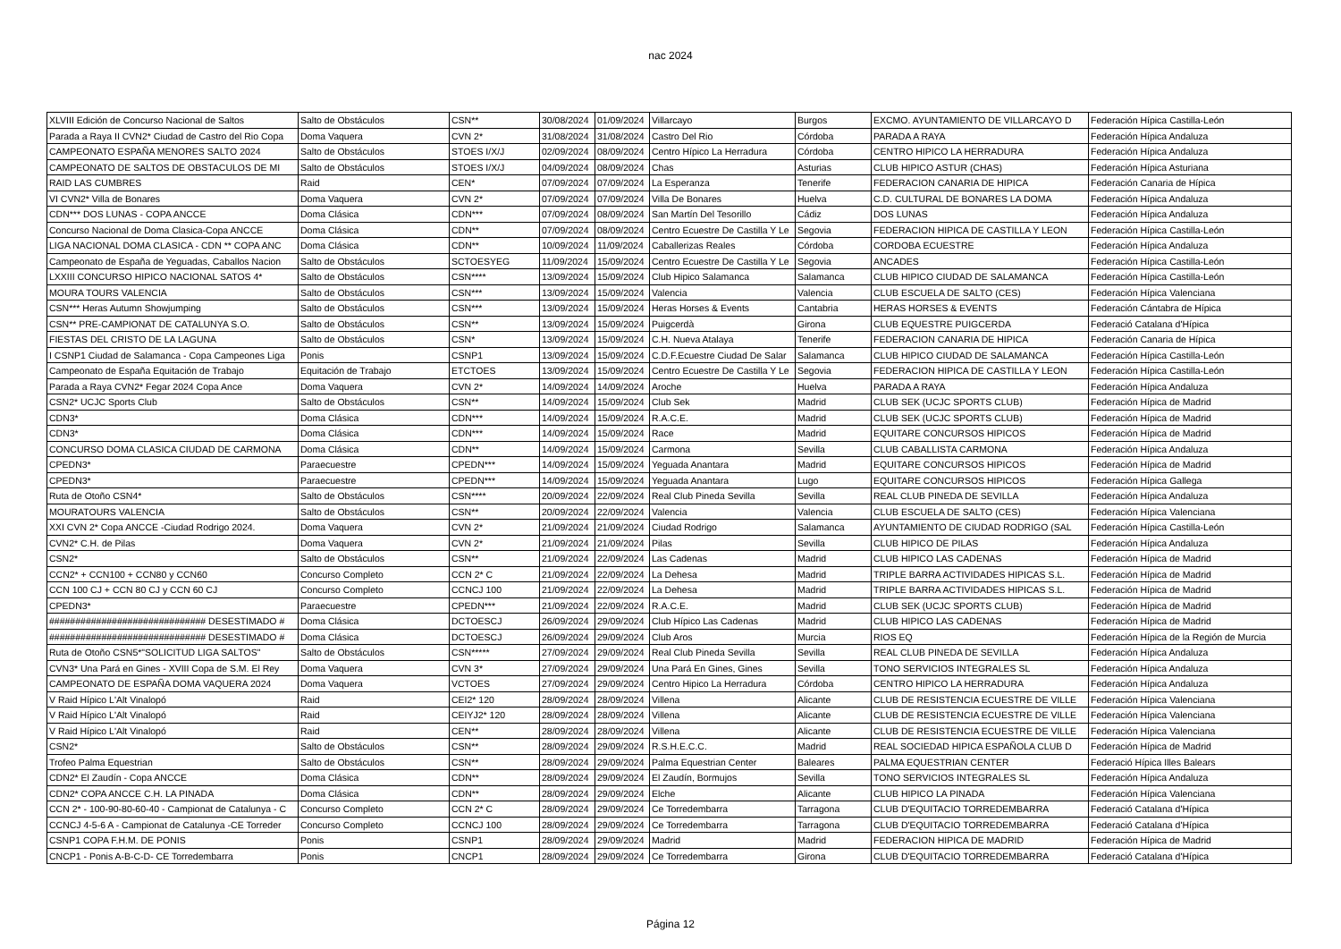nac 2024
| XLVIII Edición de Concurso Nacional de Saltos | Salto de Obstáculos | CSN** | 30/08/2024 | 01/09/2024 | Villarcayo | Burgos | EXCMO. AYUNTAMIENTO DE VILLARCAYO D | Federación Hípica Castilla-León |
| Parada a Raya II CVN2* Ciudad de Castro del Rio Copa | Doma Vaquera | CVN 2* | 31/08/2024 | 31/08/2024 | Castro Del Rio | Córdoba | PARADA A RAYA | Federación Hípica Andaluza |
| CAMPEONATO ESPAÑA MENORES SALTO 2024 | Salto de Obstáculos | STOES I/X/J | 02/09/2024 | 08/09/2024 | Centro Hípico La Herradura | Córdoba | CENTRO HIPICO LA HERRADURA | Federación Hípica Andaluza |
| CAMPEONATO DE SALTOS DE OBSTACULOS DE MI | Salto de Obstáculos | STOES I/X/J | 04/09/2024 | 08/09/2024 | Chas | Asturias | CLUB HIPICO ASTUR (CHAS) | Federación Hípica Asturiana |
| RAID LAS CUMBRES | Raid | CEN* | 07/09/2024 | 07/09/2024 | La Esperanza | Tenerife | FEDERACION CANARIA DE HIPICA | Federación Canaria de Hípica |
| VI CVN2* Villa de Bonares | Doma Vaquera | CVN 2* | 07/09/2024 | 07/09/2024 | Villa De Bonares | Huelva | C.D. CULTURAL DE BONARES LA DOMA | Federación Hípica Andaluza |
| CDN*** DOS LUNAS - COPA ANCCE | Doma Clásica | CDN*** | 07/09/2024 | 08/09/2024 | San Martín Del Tesorillo | Cádiz | DOS LUNAS | Federación Hípica Andaluza |
| Concurso Nacional de Doma Clasica-Copa ANCCE | Doma Clásica | CDN** | 07/09/2024 | 08/09/2024 | Centro Ecuestre De Castilla Y Le | Segovia | FEDERACION HIPICA DE CASTILLA Y LEON | Federación Hípica Castilla-León |
| LIGA NACIONAL DOMA CLASICA - CDN ** COPA ANC | Doma Clásica | CDN** | 10/09/2024 | 11/09/2024 | Caballerizas Reales | Córdoba | CORDOBA ECUESTRE | Federación Hípica Andaluza |
| Campeonato de España de Yeguadas, Caballos Nacion | Salto de Obstáculos | SCTOESYEG | 11/09/2024 | 15/09/2024 | Centro Ecuestre De Castilla Y Le | Segovia | ANCADES | Federación Hípica Castilla-León |
| LXXIII CONCURSO HIPICO NACIONAL SATOS 4* | Salto de Obstáculos | CSN**** | 13/09/2024 | 15/09/2024 | Club Hipico Salamanca | Salamanca | CLUB HIPICO CIUDAD DE SALAMANCA | Federación Hípica Castilla-León |
| MOURA TOURS VALENCIA | Salto de Obstáculos | CSN*** | 13/09/2024 | 15/09/2024 | Valencia | Valencia | CLUB ESCUELA DE SALTO (CES) | Federación Hípica Valenciana |
| CSN*** Heras Autumn Showjumping | Salto de Obstáculos | CSN*** | 13/09/2024 | 15/09/2024 | Heras Horses & Events | Cantabria | HERAS HORSES & EVENTS | Federación Cántabra de Hípica |
| CSN** PRE-CAMPIONAT DE CATALUNYA S.O. | Salto de Obstáculos | CSN** | 13/09/2024 | 15/09/2024 | Puigcerdà | Girona | CLUB EQUESTRE PUIGCERDA | Federació Catalana d'Hípica |
| FIESTAS DEL CRISTO DE LA LAGUNA | Salto de Obstáculos | CSN* | 13/09/2024 | 15/09/2024 | C.H. Nueva Atalaya | Tenerife | FEDERACION CANARIA DE HIPICA | Federación Canaria de Hípica |
| I CSNP1 Ciudad de Salamanca - Copa Campeones Liga | Ponis | CSNP1 | 13/09/2024 | 15/09/2024 | C.D.F.Ecuestre Ciudad De Salar | Salamanca | CLUB HIPICO CIUDAD DE SALAMANCA | Federación Hípica Castilla-León |
| Campeonato de España Equitación de Trabajo | Equitación de Trabajo | ETCTOES | 13/09/2024 | 15/09/2024 | Centro Ecuestre De Castilla Y Le | Segovia | FEDERACION HIPICA DE CASTILLA Y LEON | Federación Hípica Castilla-León |
| Parada a Raya CVN2* Fegar 2024 Copa Ance | Doma Vaquera | CVN 2* | 14/09/2024 | 14/09/2024 | Aroche | Huelva | PARADA A RAYA | Federación Hípica Andaluza |
| CSN2* UCJC Sports Club | Salto de Obstáculos | CSN** | 14/09/2024 | 15/09/2024 | Club Sek | Madrid | CLUB SEK (UCJC SPORTS CLUB) | Federación Hípica de Madrid |
| CDN3* | Doma Clásica | CDN*** | 14/09/2024 | 15/09/2024 | R.A.C.E. | Madrid | CLUB SEK (UCJC SPORTS CLUB) | Federación Hípica de Madrid |
| CDN3* | Doma Clásica | CDN*** | 14/09/2024 | 15/09/2024 | Race | Madrid | EQUITARE CONCURSOS HIPICOS | Federación Hípica de Madrid |
| CONCURSO DOMA CLASICA CIUDAD DE CARMONA | Doma Clásica | CDN** | 14/09/2024 | 15/09/2024 | Carmona | Sevilla | CLUB CABALLISTA CARMONA | Federación Hípica Andaluza |
| CPEDN3* | Paraecuestre | CPEDN*** | 14/09/2024 | 15/09/2024 | Yeguada Anantara | Madrid | EQUITARE CONCURSOS HIPICOS | Federación Hípica de Madrid |
| CPEDN3* | Paraecuestre | CPEDN*** | 14/09/2024 | 15/09/2024 | Yeguada Anantara | Lugo | EQUITARE CONCURSOS HIPICOS | Federación Hípica Gallega |
| Ruta de Otoño CSN4* | Salto de Obstáculos | CSN**** | 20/09/2024 | 22/09/2024 | Real Club Pineda Sevilla | Sevilla | REAL CLUB PINEDA DE SEVILLA | Federación Hípica Andaluza |
| MOURATOURS VALENCIA | Salto de Obstáculos | CSN** | 20/09/2024 | 22/09/2024 | Valencia | Valencia | CLUB ESCUELA DE SALTO (CES) | Federación Hípica Valenciana |
| XXI CVN 2* Copa ANCCE -Ciudad Rodrigo 2024. | Doma Vaquera | CVN 2* | 21/09/2024 | 21/09/2024 | Ciudad Rodrigo | Salamanca | AYUNTAMIENTO DE CIUDAD RODRIGO (SAL | Federación Hípica Castilla-León |
| CVN2* C.H. de Pilas | Doma Vaquera | CVN 2* | 21/09/2024 | 21/09/2024 | Pilas | Sevilla | CLUB HIPICO DE PILAS | Federación Hípica Andaluza |
| CSN2* | Salto de Obstáculos | CSN** | 21/09/2024 | 22/09/2024 | Las Cadenas | Madrid | CLUB HIPICO LAS CADENAS | Federación Hípica de Madrid |
| CCN2* + CCN100 + CCN80 y CCN60 | Concurso Completo | CCN 2* C | 21/09/2024 | 22/09/2024 | La Dehesa | Madrid | TRIPLE BARRA ACTIVIDADES HIPICAS S.L. | Federación Hípica de Madrid |
| CCN 100 CJ + CCN 80 CJ y CCN 60 CJ | Concurso Completo | CCNCJ 100 | 21/09/2024 | 22/09/2024 | La Dehesa | Madrid | TRIPLE BARRA ACTIVIDADES HIPICAS S.L. | Federación Hípica de Madrid |
| CPEDN3* | Paraecuestre | CPEDN*** | 21/09/2024 | 22/09/2024 | R.A.C.E. | Madrid | CLUB SEK (UCJC SPORTS CLUB) | Federación Hípica de Madrid |
| ############################## DESESTIMADO # | Doma Clásica | DCTOESCJ | 26/09/2024 | 29/09/2024 | Club Hípico Las Cadenas | Madrid | CLUB HIPICO LAS CADENAS | Federación Hípica de Madrid |
| ############################## DESESTIMADO # | Doma Clásica | DCTOESCJ | 26/09/2024 | 29/09/2024 | Club Aros | Murcia | RIOS EQ | Federación Hípica de la Región de Murcia |
| Ruta de Otoño CSN5*"SOLICITUD LIGA SALTOS" | Salto de Obstáculos | CSN***** | 27/09/2024 | 29/09/2024 | Real Club Pineda Sevilla | Sevilla | REAL CLUB PINEDA DE SEVILLA | Federación Hípica Andaluza |
| CVN3* Una Pará en Gines - XVIII Copa de S.M. El Rey | Doma Vaquera | CVN 3* | 27/09/2024 | 29/09/2024 | Una Pará En Gines, Gines | Sevilla | TONO SERVICIOS INTEGRALES SL | Federación Hípica Andaluza |
| CAMPEONATO DE ESPAÑA DOMA VAQUERA 2024 | Doma Vaquera | VCTOES | 27/09/2024 | 29/09/2024 | Centro Hipico La Herradura | Córdoba | CENTRO HIPICO LA HERRADURA | Federación Hípica Andaluza |
| V Raid Hípico L'Alt Vinalopó | Raid | CEI2* 120 | 28/09/2024 | 28/09/2024 | Villena | Alicante | CLUB DE RESISTENCIA ECUESTRE DE VILLE | Federación Hípica Valenciana |
| V Raid Hípico L'Alt Vinalopó | Raid | CEIYJ2* 120 | 28/09/2024 | 28/09/2024 | Villena | Alicante | CLUB DE RESISTENCIA ECUESTRE DE VILLE | Federación Hípica Valenciana |
| V Raid Hípico L'Alt Vinalopó | Raid | CEN** | 28/09/2024 | 28/09/2024 | Villena | Alicante | CLUB DE RESISTENCIA ECUESTRE DE VILLE | Federación Hípica Valenciana |
| CSN2* | Salto de Obstáculos | CSN** | 28/09/2024 | 29/09/2024 | R.S.H.E.C.C. | Madrid | REAL SOCIEDAD HIPICA ESPAÑOLA CLUB D | Federación Hípica de Madrid |
| Trofeo Palma Equestrian | Salto de Obstáculos | CSN** | 28/09/2024 | 29/09/2024 | Palma Equestrian Center | Baleares | PALMA EQUESTRIAN CENTER | Federació Hípica Illes Balears |
| CDN2* El Zaudín - Copa ANCCE | Doma Clásica | CDN** | 28/09/2024 | 29/09/2024 | El Zaudín, Bormujos | Sevilla | TONO SERVICIOS INTEGRALES SL | Federación Hípica Andaluza |
| CDN2* COPA ANCCE C.H. LA PINADA | Doma Clásica | CDN** | 28/09/2024 | 29/09/2024 | Elche | Alicante | CLUB HIPICO LA PINADA | Federación Hípica Valenciana |
| CCN 2* - 100-90-80-60-40 - Campionat de Catalunya - C | Concurso Completo | CCN 2* C | 28/09/2024 | 29/09/2024 | Ce Torredembarra | Tarragona | CLUB D'EQUITACIO TORREDEMBARRA | Federació Catalana d'Hípica |
| CCNCJ 4-5-6 A - Campionat de Catalunya -CE Torreder | Concurso Completo | CCNCJ 100 | 28/09/2024 | 29/09/2024 | Ce Torredembarra | Tarragona | CLUB D'EQUITACIO TORREDEMBARRA | Federació Catalana d'Hípica |
| CSNP1 COPA F.H.M. DE PONIS | Ponis | CSNP1 | 28/09/2024 | 29/09/2024 | Madrid | Madrid | FEDERACION HIPICA DE MADRID | Federación Hípica de Madrid |
| CNCP1 - Ponis A-B-C-D- CE Torredembarra | Ponis | CNCP1 | 28/09/2024 | 29/09/2024 | Ce Torredembarra | Girona | CLUB D'EQUITACIO TORREDEMBARRA | Federació Catalana d'Hípica |
Página 12